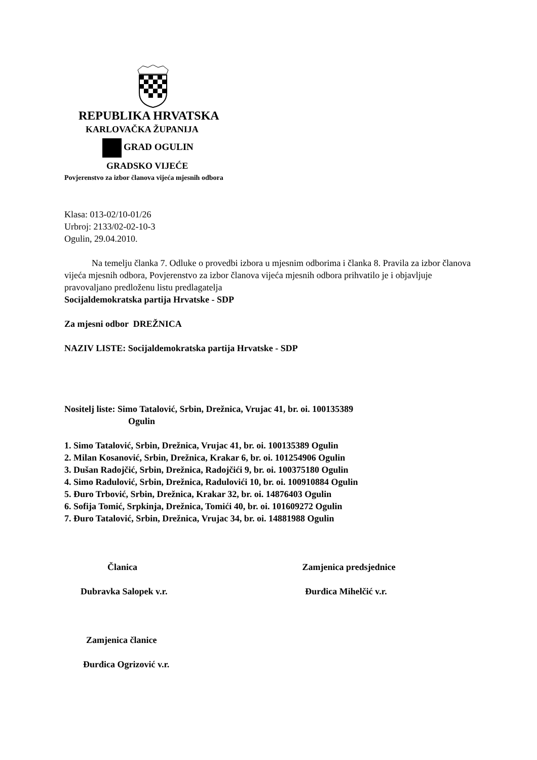REPUBLIKA HRVATSKA
KARLOVAČKA ŽUPANIJA
GRAD OGULIN
GRADSKO VIJEĆE
Povjerenstvo za izbor članova vijeća mjesnih odbora
Klasa: 013-02/10-01/26
Urbroj: 2133/02-02-10-3
Ogulin, 29.04.2010.
Na temelju članka 7. Odluke o provedbi izbora u mjesnim odborima i članka 8. Pravila za izbor članova vijeća mjesnih odbora, Povjerenstvo za izbor članova vijeća mjesnih odbora prihvatilo je i objavljuje pravovaljano predloženu listu predlagatelja
Socijaldemokratska partija Hrvatske - SDP
Za mjesni odbor DREŽNICA
NAZIV LISTE: Socijaldemokratska partija Hrvatske - SDP
Nositelj liste: Simo Tatalović, Srbin, Drežnica, Vrujac 41, br. oi. 100135389
Ogulin
1. Simo Tatalović, Srbin, Drežnica, Vrujac 41, br. oi. 100135389 Ogulin
2. Milan Kosanović, Srbin, Drežnica, Krakar 6, br. oi. 101254906 Ogulin
3. Dušan Radojčić, Srbin, Drežnica, Radojčići 9, br. oi. 100375180 Ogulin
4. Simo Radulović, Srbin, Drežnica, Radulovići 10, br. oi. 100910884 Ogulin
5. Đuro Trbović, Srbin, Drežnica, Krakar 32, br. oi. 14876403 Ogulin
6. Sofija Tomić, Srpkinja, Drežnica, Tomići 40, br. oi. 101609272 Ogulin
7. Đuro Tatalović, Srbin, Drežnica, Vrujac 34, br. oi. 14881988 Ogulin
Članica Zamjenica predsjednice
Dubravka Salopek v.r. Đurđica Mihelčić v.r.
Zamjenica članice
Đurđica Ogrizović v.r.